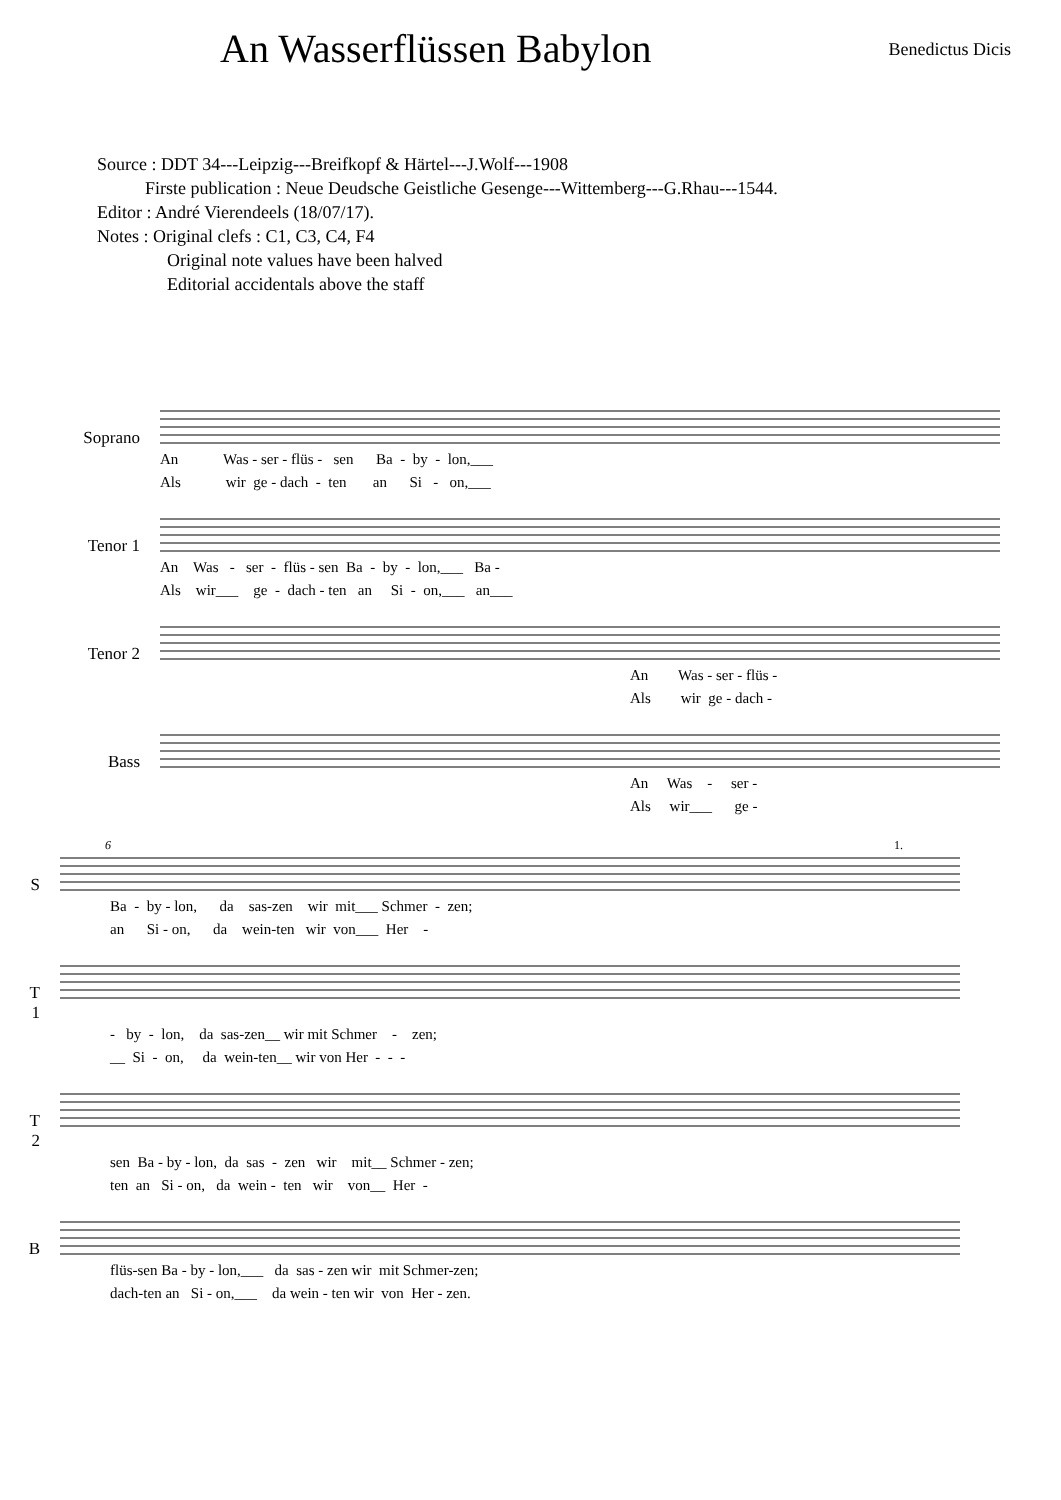An Wasserflüssen Babylon
Benedictus Dicis
Source : DDT 34---Leipzig---Breifkopf & Härtel---J.Wolf---1908
Firste publication : Neue Deudsche Geistliche Gesenge---Wittemberg---G.Rhau---1544.
Editor : André Vierendeels (18/07/17).
Notes : Original clefs : C1, C3, C4, F4
Original note values have been halved
Editorial accidentals above the staff
Soprano
An Was - ser - flüs - sen Ba - by - lon,___ Als wir ge - dach - ten an Si - on,___
Tenor 1
An Was - ser - flüs - sen Ba - by - lon,___ Ba - Als wir___ ge - dach - ten an Si - on,___ an___
Tenor 2
An Was - ser - flüs - Als wir ge - dach -
Bass
An Was - ser - Als wir___ ge -
6 1.
S
Ba - by - lon, da sas-zen wir mit___ Schmer - zen; an Si - on, da wein-ten wir von___ Her -
T 1
- by - lon, da sas-zen__ wir mit Schmer - zen; __ Si - on, da wein-ten__ wir von Her - - -
T 2
sen Ba - by - lon, da sas - zen wir mit__ Schmer - zen; ten an Si - on, da wein - ten wir von__ Her -
B
flüs-sen Ba - by - lon,___ da sas - zen wir mit Schmer-zen; dach-ten an Si - on,___ da wein - ten wir von Her - zen.